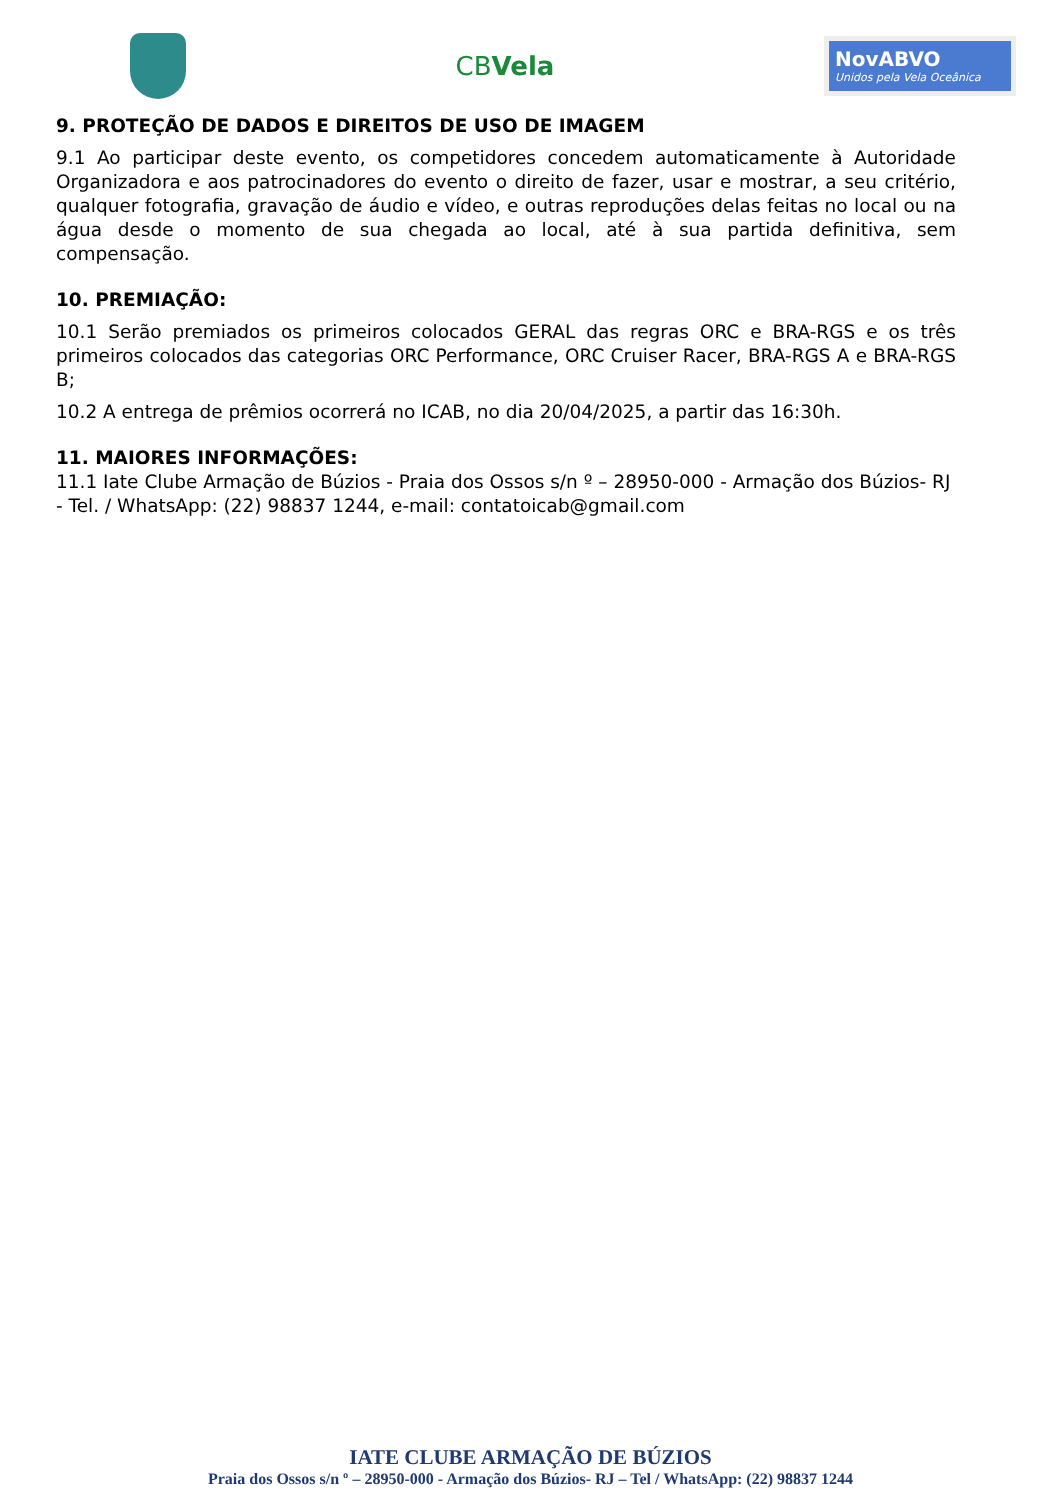CBVela
NovABVO
Unidos pela Vela Oceânica
9. PROTEÇÃO DE DADOS E DIREITOS DE USO DE IMAGEM
9.1 Ao participar deste evento, os competidores concedem automaticamente à Autoridade Organizadora e aos patrocinadores do evento o direito de fazer, usar e mostrar, a seu critério, qualquer fotografia, gravação de áudio e vídeo, e outras reproduções delas feitas no local ou na água desde o momento de sua chegada ao local, até à sua partida definitiva, sem compensação.
10. PREMIAÇÃO:
10.1 Serão premiados os primeiros colocados GERAL das regras ORC e BRA-RGS e os três primeiros colocados das categorias ORC Performance, ORC Cruiser Racer, BRA-RGS A e BRA-RGS B;
10.2 A entrega de prêmios ocorrerá no ICAB, no dia 20/04/2025, a partir das 16:30h.
11. MAIORES INFORMAÇÕES:
11.1 Iate Clube Armação de Búzios - Praia dos Ossos s/n º – 28950-000 - Armação dos Búzios- RJ - Tel. / WhatsApp: (22) 98837 1244, e-mail: contatoicab@gmail.com
IATE CLUBE ARMAÇÃO DE BÚZIOS
Praia dos Ossos s/n º – 28950-000 - Armação dos Búzios- RJ – Tel / WhatsApp: (22) 98837 1244